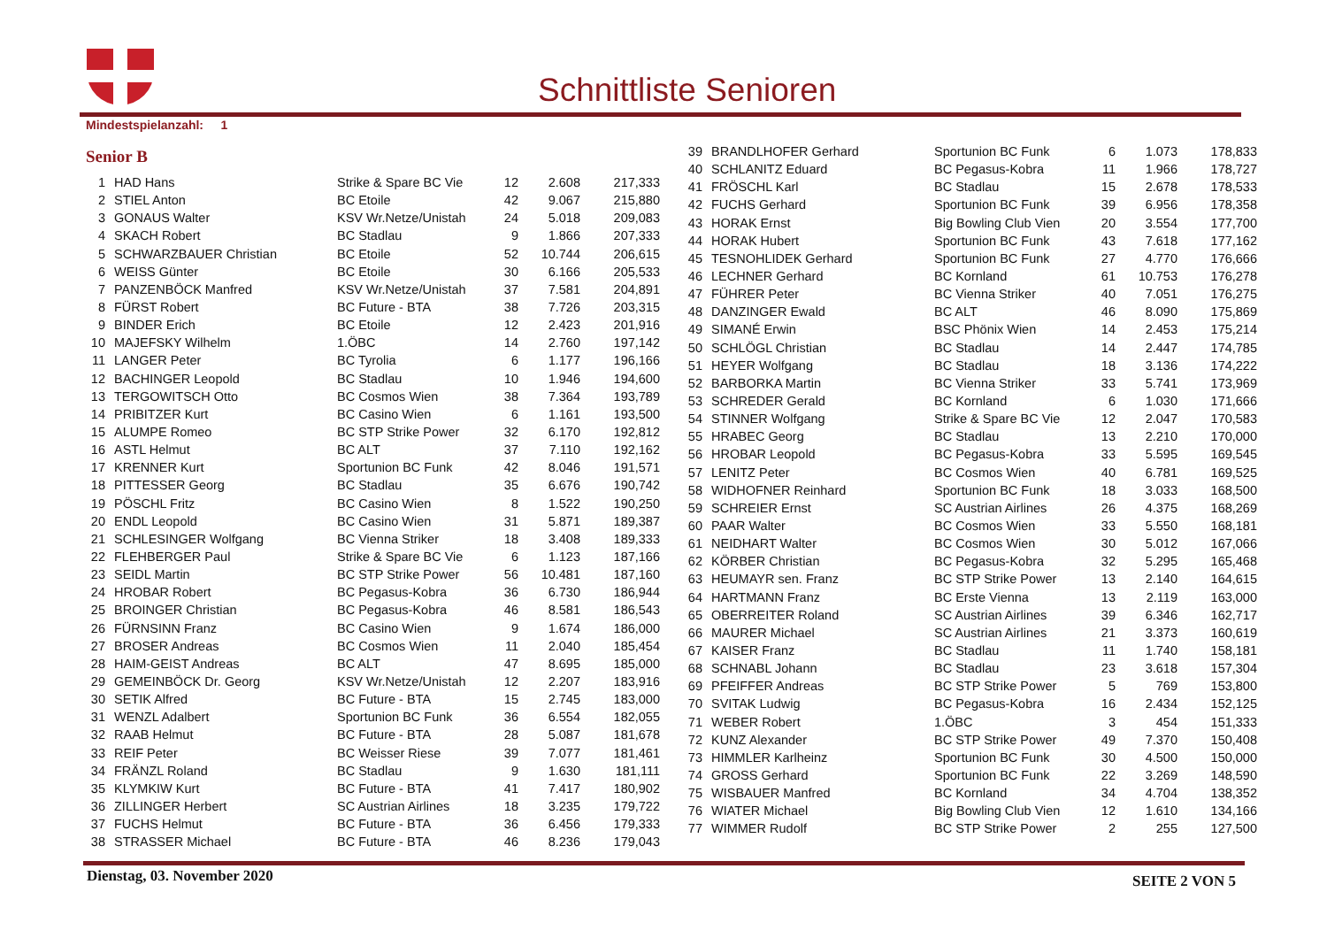Schnittliste Senioren
Mindestspielanzahl: 1
Senior B
| 1 | HAD Hans | Strike & Spare BC Vie | 12 | 2.608 | 217,333 |
| 2 | STIEL Anton | BC Etoile | 42 | 9.067 | 215,880 |
| 3 | GONAUS Walter | KSV Wr.Netze/Unistah | 24 | 5.018 | 209,083 |
| 4 | SKACH Robert | BC Stadlau | 9 | 1.866 | 207,333 |
| 5 | SCHWARZBAUER Christian | BC Etoile | 52 | 10.744 | 206,615 |
| 6 | WEISS Günter | BC Etoile | 30 | 6.166 | 205,533 |
| 7 | PANZENBÖCK Manfred | KSV Wr.Netze/Unistah | 37 | 7.581 | 204,891 |
| 8 | FÜRST Robert | BC Future - BTA | 38 | 7.726 | 203,315 |
| 9 | BINDER Erich | BC Etoile | 12 | 2.423 | 201,916 |
| 10 | MAJEFSKY Wilhelm | 1.ÖBC | 14 | 2.760 | 197,142 |
| 11 | LANGER Peter | BC Tyrolia | 6 | 1.177 | 196,166 |
| 12 | BACHINGER Leopold | BC Stadlau | 10 | 1.946 | 194,600 |
| 13 | TERGOWITSCH Otto | BC Cosmos Wien | 38 | 7.364 | 193,789 |
| 14 | PRIBITZER Kurt | BC Casino Wien | 6 | 1.161 | 193,500 |
| 15 | ALUMPE Romeo | BC STP Strike Power | 32 | 6.170 | 192,812 |
| 16 | ASTL Helmut | BC ALT | 37 | 7.110 | 192,162 |
| 17 | KRENNER Kurt | Sportunion BC Funk | 42 | 8.046 | 191,571 |
| 18 | PITTESSER Georg | BC Stadlau | 35 | 6.676 | 190,742 |
| 19 | PÖSCHL Fritz | BC Casino Wien | 8 | 1.522 | 190,250 |
| 20 | ENDL Leopold | BC Casino Wien | 31 | 5.871 | 189,387 |
| 21 | SCHLESINGER Wolfgang | BC Vienna Striker | 18 | 3.408 | 189,333 |
| 22 | FLEHBERGER Paul | Strike & Spare BC Vie | 6 | 1.123 | 187,166 |
| 23 | SEIDL Martin | BC STP Strike Power | 56 | 10.481 | 187,160 |
| 24 | HROBAR Robert | BC Pegasus-Kobra | 36 | 6.730 | 186,944 |
| 25 | BROINGER Christian | BC Pegasus-Kobra | 46 | 8.581 | 186,543 |
| 26 | FÜRNSINN Franz | BC Casino Wien | 9 | 1.674 | 186,000 |
| 27 | BROSER Andreas | BC Cosmos Wien | 11 | 2.040 | 185,454 |
| 28 | HAIM-GEIST Andreas | BC ALT | 47 | 8.695 | 185,000 |
| 29 | GEMEINBÖCK Dr. Georg | KSV Wr.Netze/Unistah | 12 | 2.207 | 183,916 |
| 30 | SETIK Alfred | BC Future - BTA | 15 | 2.745 | 183,000 |
| 31 | WENZL Adalbert | Sportunion BC Funk | 36 | 6.554 | 182,055 |
| 32 | RAAB Helmut | BC Future - BTA | 28 | 5.087 | 181,678 |
| 33 | REIF Peter | BC Weisser Riese | 39 | 7.077 | 181,461 |
| 34 | FRÄNZL Roland | BC Stadlau | 9 | 1.630 | 181,111 |
| 35 | KLYMKIW Kurt | BC Future - BTA | 41 | 7.417 | 180,902 |
| 36 | ZILLINGER Herbert | SC Austrian Airlines | 18 | 3.235 | 179,722 |
| 37 | FUCHS Helmut | BC Future - BTA | 36 | 6.456 | 179,333 |
| 38 | STRASSER Michael | BC Future - BTA | 46 | 8.236 | 179,043 |
| 39 | BRANDLHOFER Gerhard | Sportunion BC Funk | 6 | 1.073 | 178,833 |
| 40 | SCHLANITZ Eduard | BC Pegasus-Kobra | 11 | 1.966 | 178,727 |
| 41 | FRÖSCHL Karl | BC Stadlau | 15 | 2.678 | 178,533 |
| 42 | FUCHS Gerhard | Sportunion BC Funk | 39 | 6.956 | 178,358 |
| 43 | HORAK Ernst | Big Bowling Club Vien | 20 | 3.554 | 177,700 |
| 44 | HORAK Hubert | Sportunion BC Funk | 43 | 7.618 | 177,162 |
| 45 | TESNOHLIDEK Gerhard | Sportunion BC Funk | 27 | 4.770 | 176,666 |
| 46 | LECHNER Gerhard | BC Kornland | 61 | 10.753 | 176,278 |
| 47 | FÜHRER Peter | BC Vienna Striker | 40 | 7.051 | 176,275 |
| 48 | DANZINGER Ewald | BC ALT | 46 | 8.090 | 175,869 |
| 49 | SIMANÉ Erwin | BSC Phönix Wien | 14 | 2.453 | 175,214 |
| 50 | SCHLÖGL Christian | BC Stadlau | 14 | 2.447 | 174,785 |
| 51 | HEYER Wolfgang | BC Stadlau | 18 | 3.136 | 174,222 |
| 52 | BARBORKA Martin | BC Vienna Striker | 33 | 5.741 | 173,969 |
| 53 | SCHREDER Gerald | BC Kornland | 6 | 1.030 | 171,666 |
| 54 | STINNER Wolfgang | Strike & Spare BC Vie | 12 | 2.047 | 170,583 |
| 55 | HRABEC Georg | BC Stadlau | 13 | 2.210 | 170,000 |
| 56 | HROBAR Leopold | BC Pegasus-Kobra | 33 | 5.595 | 169,545 |
| 57 | LENITZ Peter | BC Cosmos Wien | 40 | 6.781 | 169,525 |
| 58 | WIDHOFNER Reinhard | Sportunion BC Funk | 18 | 3.033 | 168,500 |
| 59 | SCHREIER Ernst | SC Austrian Airlines | 26 | 4.375 | 168,269 |
| 60 | PAAR Walter | BC Cosmos Wien | 33 | 5.550 | 168,181 |
| 61 | NEIDHART Walter | BC Cosmos Wien | 30 | 5.012 | 167,066 |
| 62 | KÖRBER Christian | BC Pegasus-Kobra | 32 | 5.295 | 165,468 |
| 63 | HEUMAYR sen. Franz | BC STP Strike Power | 13 | 2.140 | 164,615 |
| 64 | HARTMANN Franz | BC Erste Vienna | 13 | 2.119 | 163,000 |
| 65 | OBERREITER Roland | SC Austrian Airlines | 39 | 6.346 | 162,717 |
| 66 | MAURER Michael | SC Austrian Airlines | 21 | 3.373 | 160,619 |
| 67 | KAISER Franz | BC Stadlau | 11 | 1.740 | 158,181 |
| 68 | SCHNABL Johann | BC Stadlau | 23 | 3.618 | 157,304 |
| 69 | PFEIFFER Andreas | BC STP Strike Power | 5 | 769 | 153,800 |
| 70 | SVITAK Ludwig | BC Pegasus-Kobra | 16 | 2.434 | 152,125 |
| 71 | WEBER Robert | 1.ÖBC | 3 | 454 | 151,333 |
| 72 | KUNZ Alexander | BC STP Strike Power | 49 | 7.370 | 150,408 |
| 73 | HIMMLER Karlheinz | Sportunion BC Funk | 30 | 4.500 | 150,000 |
| 74 | GROSS Gerhard | Sportunion BC Funk | 22 | 3.269 | 148,590 |
| 75 | WISBAUER Manfred | BC Kornland | 34 | 4.704 | 138,352 |
| 76 | WIATER Michael | Big Bowling Club Vien | 12 | 1.610 | 134,166 |
| 77 | WIMMER Rudolf | BC STP Strike Power | 2 | 255 | 127,500 |
Dienstag, 03. November 2020
SEITE 2 VON 5